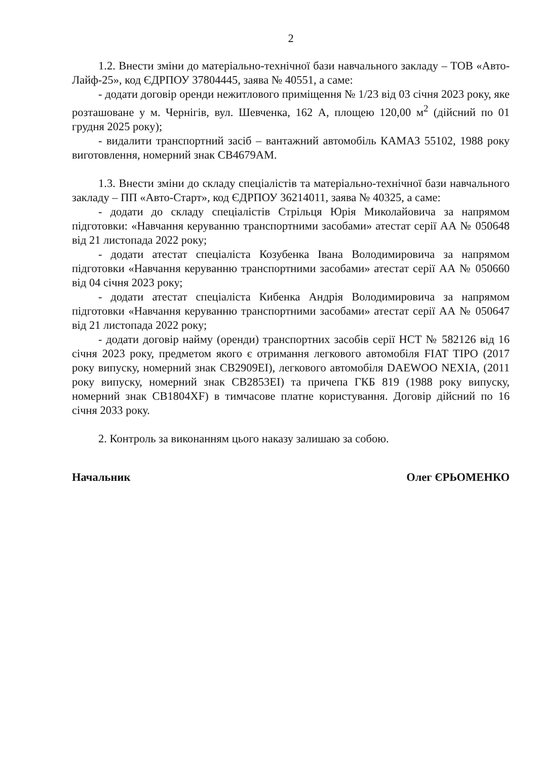2
1.2. Внести зміни до матеріально-технічної бази навчального закладу – ТОВ «Авто-Лайф-25», код ЄДРПОУ 37804445, заява № 40551, а саме:
- додати договір оренди нежитлового приміщення № 1/23 від 03 січня 2023 року, яке розташоване у м. Чернігів, вул. Шевченка, 162 А, площею 120,00 м<sup>2</sup> (дійсний по 01 грудня 2025 року);
- видалити транспортний засіб – вантажний автомобіль КАМАЗ 55102, 1988 року виготовлення, номерний знак СВ4679АМ.
1.3. Внести зміни до складу спеціалістів та матеріально-технічної бази навчального закладу – ПП «Авто-Старт», код ЄДРПОУ 36214011, заява № 40325, а саме:
- додати до складу спеціалістів Стрільця Юрія Миколайовича за напрямом підготовки: «Навчання керуванню транспортними засобами» атестат серії АА № 050648 від 21 листопада 2022 року;
- додати атестат спеціаліста Козубенка Івана Володимировича за напрямом підготовки «Навчання керуванню транспортними засобами» атестат серії АА № 050660 від 04 січня 2023 року;
- додати атестат спеціаліста Кибенка Андрія Володимировича за напрямом підготовки «Навчання керуванню транспортними засобами» атестат серії АА № 050647 від 21 листопада 2022 року;
- додати договір найму (оренди) транспортних засобів серії НСТ № 582126 від 16 січня 2023 року, предметом якого є отримання легкового автомобіля FIAT TIPO (2017 року випуску, номерний знак СВ2909ЕІ), легкового автомобіля DAEWOO NEXIA, (2011 року випуску, номерний знак СВ2853ЕІ) та причепа ГКБ 819 (1988 року випуску, номерний знак СВ1804XF) в тимчасове платне користування. Договір дійсний по 16 січня 2033 року.
2. Контроль за виконанням цього наказу залишаю за собою.
Начальник Олег ЄРЬОМЕНКО